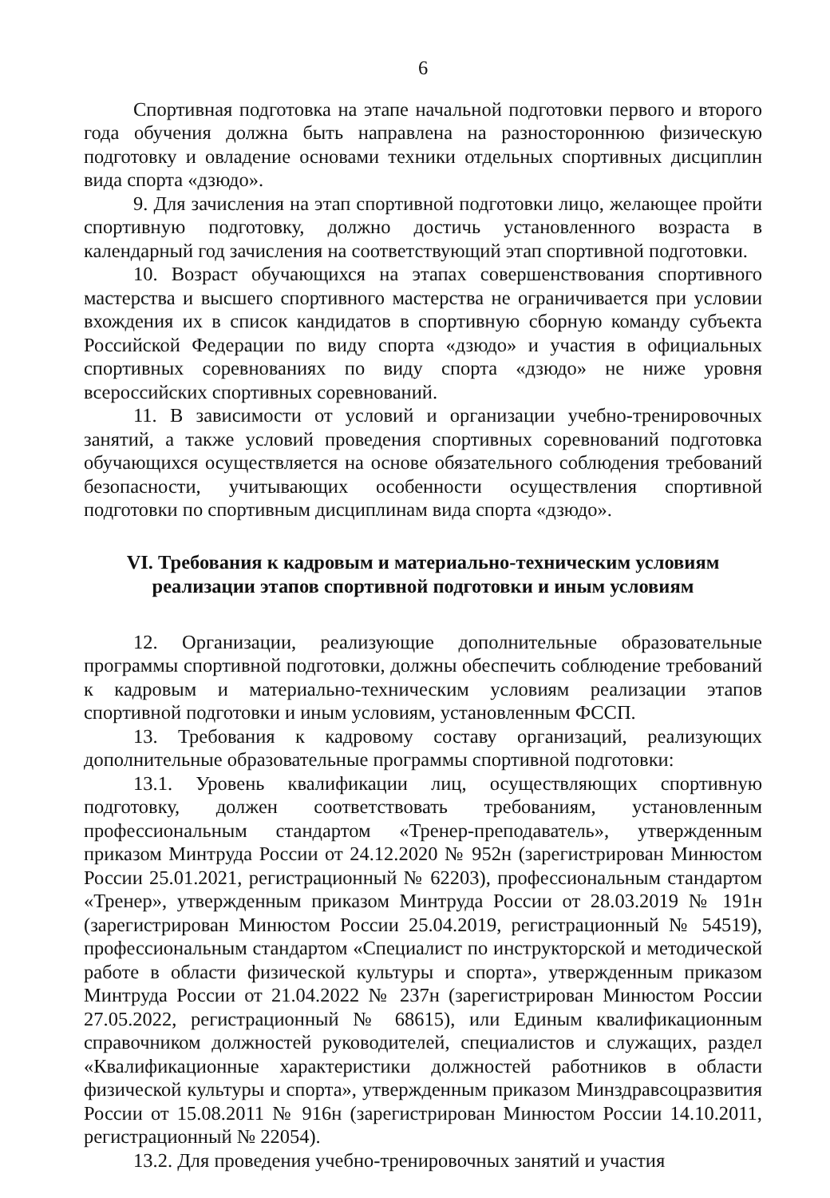6
Спортивная подготовка на этапе начальной подготовки первого и второго года обучения должна быть направлена на разностороннюю физическую подготовку и овладение основами техники отдельных спортивных дисциплин вида спорта «дзюдо».
9. Для зачисления на этап спортивной подготовки лицо, желающее пройти спортивную подготовку, должно достичь установленного возраста в календарный год зачисления на соответствующий этап спортивной подготовки.
10. Возраст обучающихся на этапах совершенствования спортивного мастерства и высшего спортивного мастерства не ограничивается при условии вхождения их в список кандидатов в спортивную сборную команду субъекта Российской Федерации по виду спорта «дзюдо» и участия в официальных спортивных соревнованиях по виду спорта «дзюдо» не ниже уровня всероссийских спортивных соревнований.
11. В зависимости от условий и организации учебно-тренировочных занятий, а также условий проведения спортивных соревнований подготовка обучающихся осуществляется на основе обязательного соблюдения требований безопасности, учитывающих особенности осуществления спортивной подготовки по спортивным дисциплинам вида спорта «дзюдо».
VI. Требования к кадровым и материально-техническим условиям
реализации этапов спортивной подготовки и иным условиям
12. Организации, реализующие дополнительные образовательные программы спортивной подготовки, должны обеспечить соблюдение требований к кадровым и материально-техническим условиям реализации этапов спортивной подготовки и иным условиям, установленным ФССП.
13. Требования к кадровому составу организаций, реализующих дополнительные образовательные программы спортивной подготовки:
13.1. Уровень квалификации лиц, осуществляющих спортивную подготовку, должен соответствовать требованиям, установленным профессиональным стандартом «Тренер-преподаватель», утвержденным приказом Минтруда России от 24.12.2020 № 952н (зарегистрирован Минюстом России 25.01.2021, регистрационный № 62203), профессиональным стандартом «Тренер», утвержденным приказом Минтруда России от 28.03.2019 № 191н (зарегистрирован Минюстом России 25.04.2019, регистрационный № 54519), профессиональным стандартом «Специалист по инструкторской и методической работе в области физической культуры и спорта», утвержденным приказом Минтруда России от 21.04.2022 № 237н (зарегистрирован Минюстом России 27.05.2022, регистрационный № 68615), или Единым квалификационным справочником должностей руководителей, специалистов и служащих, раздел «Квалификационные характеристики должностей работников в области физической культуры и спорта», утвержденным приказом Минздравсоцразвития России от 15.08.2011 № 916н (зарегистрирован Минюстом России 14.10.2011, регистрационный № 22054).
13.2. Для проведения учебно-тренировочных занятий и участия